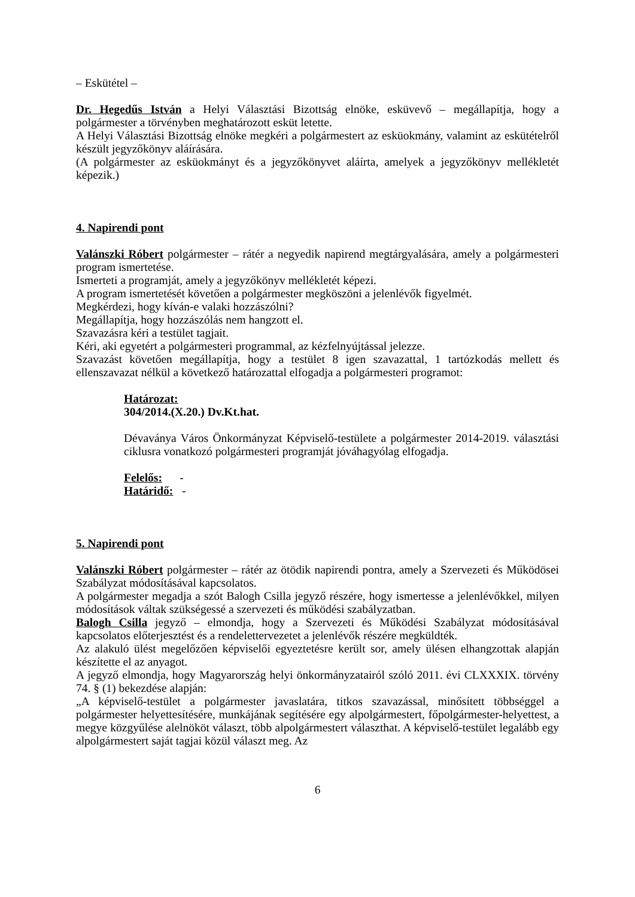– Eskütétel –
Dr. Hegedűs István a Helyi Választási Bizottság elnöke, esküvevő – megállapítja, hogy a polgármester a törvényben meghatározott esküt letette.
A Helyi Választási Bizottság elnöke megkéri a polgármestert az esküokmány, valamint az eskütételről készült jegyzőkönyv aláírására.
(A polgármester az esküokmányt és a jegyzőkönyvet aláírta, amelyek a jegyzőkönyv mellékletét képezik.)
4. Napirendi pont
Valánszki Róbert polgármester – rátér a negyedik napirend megtárgyalására, amely a polgármesteri program ismertetése.
Ismerteti a programját, amely a jegyzőkönyv mellékletét képezi.
A program ismertetését követően a polgármester megköszöni a jelenlévők figyelmét.
Megkérdezi, hogy kíván-e valaki hozzászólni?
Megállapítja, hogy hozzászólás nem hangzott el.
Szavazásra kéri a testület tagjait.
Kéri, aki egyetért a polgármesteri programmal, az kézfelnyújtással jelezze.
Szavazást követően megállapítja, hogy a testület 8 igen szavazattal, 1 tartózkodás mellett és ellenszavazat nélkül a következő határozattal elfogadja a polgármesteri programot:
Határozat:
304/2014.(X.20.) Dv.Kt.hat.
Dévaványa Város Önkormányzat Képviselő-testülete a polgármester 2014-2019. választási ciklusra vonatkozó polgármesteri programját jóváhagyólag elfogadja.
Felelős: -
Határidő: -
5. Napirendi pont
Valánszki Róbert polgármester – rátér az ötödik napirendi pontra, amely a Szervezeti és Működösei Szabályzat módosításával kapcsolatos.
A polgármester megadja a szót Balogh Csilla jegyző részére, hogy ismertesse a jelenlévőkkel, milyen módosítások váltak szükségessé a szervezeti és működési szabályzatban.
Balogh Csilla jegyző – elmondja, hogy a Szervezeti és Működési Szabályzat módosításával kapcsolatos előterjesztést és a rendelettervezetet a jelenlévők részére megküldték.
Az alakuló ülést megelőzően képviselői egyeztetésre került sor, amely ülésen elhangzottak alapján készítette el az anyagot.
A jegyző elmondja, hogy Magyarország helyi önkormányzatairól szóló 2011. évi CLXXXIX. törvény 74. § (1) bekezdése alapján:
„A képviselő-testület a polgármester javaslatára, titkos szavazással, minősített többséggel a polgármester helyettesítésére, munkájának segítésére egy alpolgármestert, főpolgármester-helyettest, a megye közgyűlése alelnököt választ, több alpolgármestert választhat. A képviselő-testület legalább egy alpolgármestert saját tagjai közül választ meg. Az
6